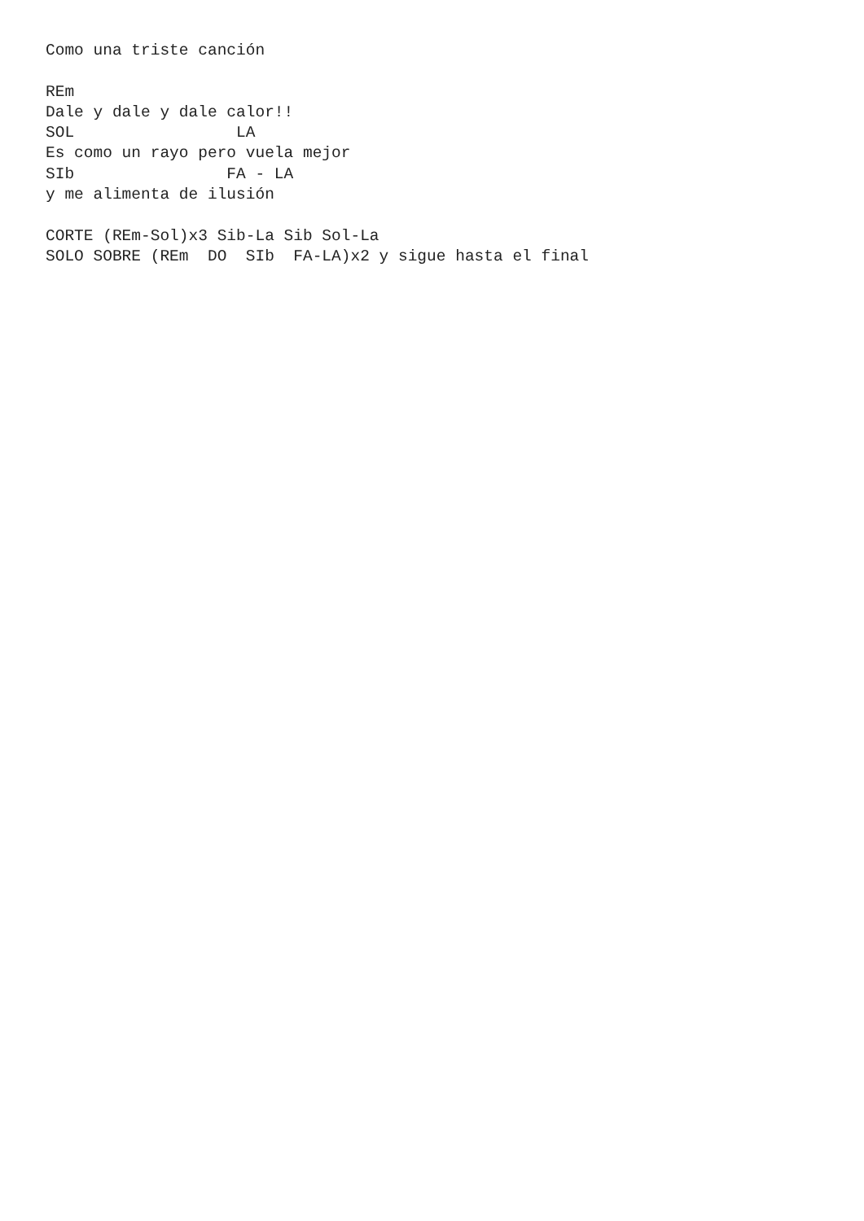Como una triste canción

REm
Dale y dale y dale calor!!
SOL                 LA
Es como un rayo pero vuela mejor
SIb                FA - LA
y me alimenta de ilusión

CORTE (REm-Sol)x3 Sib-La Sib Sol-La
SOLO SOBRE (REm  DO  SIb  FA-LA)x2 y sigue hasta el final